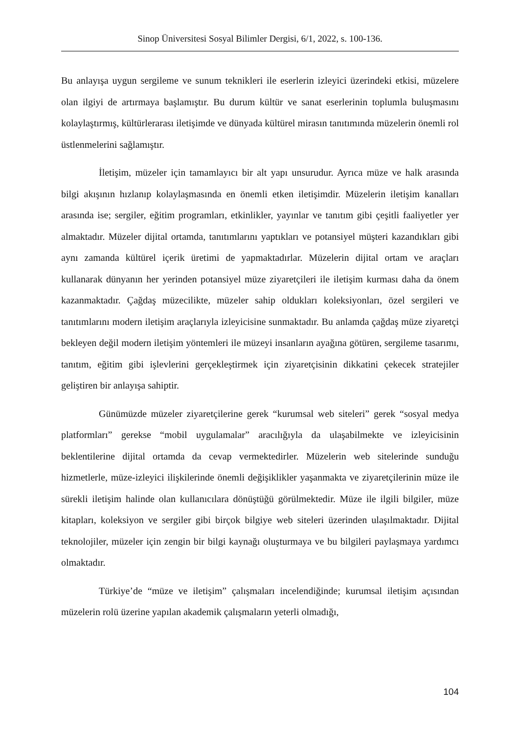Sinop Üniversitesi Sosyal Bilimler Dergisi, 6/1, 2022, s. 100-136.
Bu anlayışa uygun sergileme ve sunum teknikleri ile eserlerin izleyici üzerindeki etkisi, müzelere olan ilgiyi de artırmaya başlamıştır. Bu durum kültür ve sanat eserlerinin toplumla buluşmasını kolaylaştırmış, kültürlerarası iletişimde ve dünyada kültürel mirasın tanıtımında müzelerin önemli rol üstlenmelerini sağlamıştır.
İletişim, müzeler için tamamlayıcı bir alt yapı unsurudur. Ayrıca müze ve halk arasında bilgi akışının hızlanıp kolaylaşmasında en önemli etken iletişimdir. Müzelerin iletişim kanalları arasında ise; sergiler, eğitim programları, etkinlikler, yayınlar ve tanıtım gibi çeşitli faaliyetler yer almaktadır. Müzeler dijital ortamda, tanıtımlarını yaptıkları ve potansiyel müşteri kazandıkları gibi aynı zamanda kültürel içerik üretimi de yapmaktadırlar. Müzelerin dijital ortam ve araçları kullanarak dünyanın her yerinden potansiyel müze ziyaretçileri ile iletişim kurması daha da önem kazanmaktadır. Çağdaş müzecilikte, müzeler sahip oldukları koleksiyonları, özel sergileri ve tanıtımlarını modern iletişim araçlarıyla izleyicisine sunmaktadır. Bu anlamda çağdaş müze ziyaretçi bekleyen değil modern iletişim yöntemleri ile müzeyi insanların ayağına götüren, sergileme tasarımı, tanıtım, eğitim gibi işlevlerini gerçekleştirmek için ziyaretçisinin dikkatini çekecek stratejiler geliştiren bir anlayışa sahiptir.
Günümüzde müzeler ziyaretçilerine gerek “kurumsal web siteleri” gerek “sosyal medya platformları” gerekse “mobil uygulamalar” aracılığıyla da ulaşabilmekte ve izleyicisinin beklentilerine dijital ortamda da cevap vermektedirler. Müzelerin web sitelerinde sunduğu hizmetlerle, müze-izleyici ilişkilerinde önemli değişiklikler yaşanmakta ve ziyaretçilerinin müze ile sürekli iletişim halinde olan kullanıcılara dönüştüğü görülmektedir. Müze ile ilgili bilgiler, müze kitapları, koleksiyon ve sergiler gibi birçok bilgiye web siteleri üzerinden ulaşılmaktadır. Dijital teknolojiler, müzeler için zengin bir bilgi kaynağı oluşturmaya ve bu bilgileri paylaşmaya yardımcı olmaktadır.
Türkiye’de “müze ve iletişim” çalışmaları incelendiğinde; kurumsal iletişim açısından müzelerin rolü üzerine yapılan akademik çalışmaların yeterli olmadığı,
104